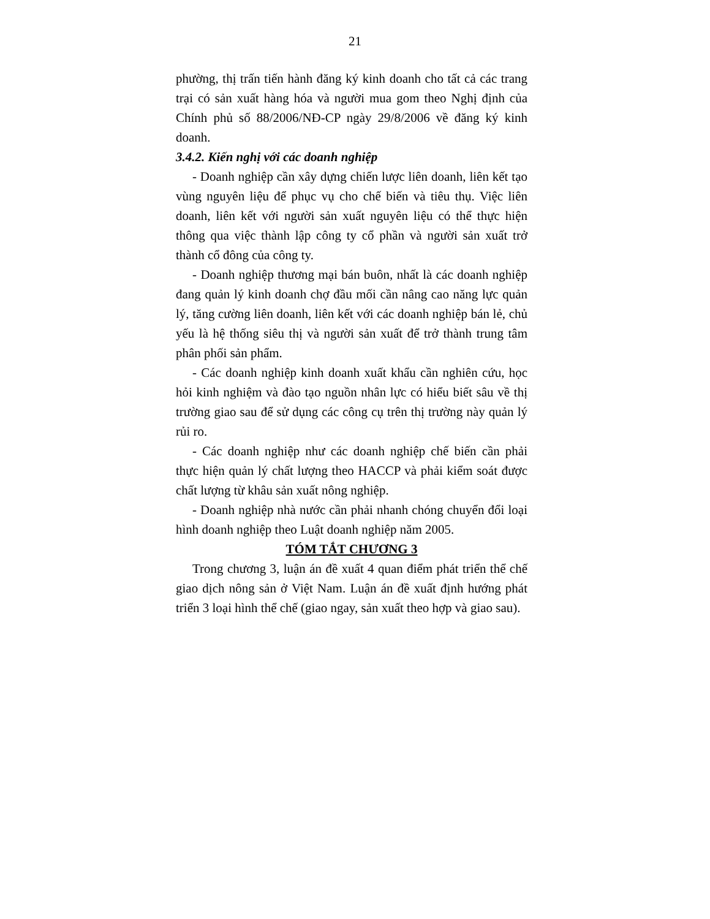21
phường, thị trấn tiến hành đăng ký kinh doanh cho tất cả các trang trại có sản xuất hàng hóa và người mua gom theo Nghị định của Chính phủ số 88/2006/NĐ-CP ngày 29/8/2006 về đăng ký kinh doanh.
3.4.2. Kiến nghị với các doanh nghiệp
- Doanh nghiệp cần xây dựng chiến lược liên doanh, liên kết tạo vùng nguyên liệu để phục vụ cho chế biến và tiêu thụ. Việc liên doanh, liên kết với người sản xuất nguyên liệu có thể thực hiện thông qua việc thành lập công ty cổ phần và người sản xuất trở thành cổ đông của công ty.
- Doanh nghiệp thương mại bán buôn, nhất là các doanh nghiệp đang quản lý kinh doanh chợ đầu mối cần nâng cao năng lực quản lý, tăng cường liên doanh, liên kết với các doanh nghiệp bán lẻ, chủ yếu là hệ thống siêu thị và người sản xuất để trở thành trung tâm phân phối sản phẩm.
- Các doanh nghiệp kinh doanh xuất khẩu cần nghiên cứu, học hỏi kinh nghiệm và đào tạo nguồn nhân lực có hiểu biết sâu về thị trường giao sau để sử dụng các công cụ trên thị trường này quản lý rủi ro.
- Các doanh nghiệp như các doanh nghiệp chế biến cần phải thực hiện quản lý chất lượng theo HACCP và phải kiểm soát được chất lượng từ khâu sản xuất nông nghiệp.
- Doanh nghiệp nhà nước cần phải nhanh chóng chuyển đổi loại hình doanh nghiệp theo Luật doanh nghiệp năm 2005.
TÓM TẮT CHƯƠNG 3
Trong chương 3, luận án đề xuất 4 quan điểm phát triển thể chế giao dịch nông sản ở Việt Nam. Luận án đề xuất định hướng phát triển 3 loại hình thể chế (giao ngay, sản xuất theo hợp và giao sau).